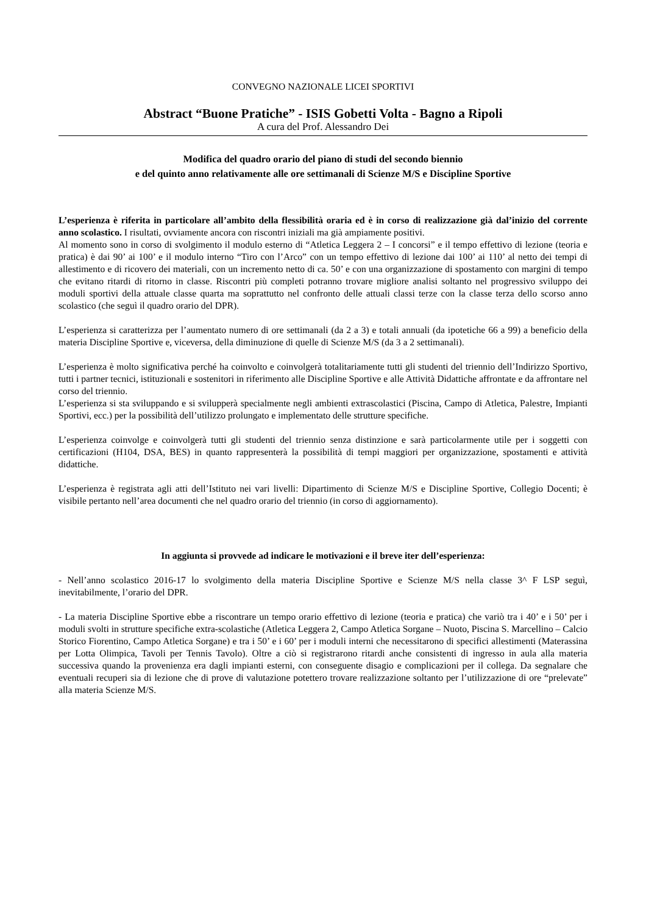CONVEGNO NAZIONALE LICEI SPORTIVI
Abstract “Buone Pratiche” - ISIS Gobetti Volta - Bagno a Ripoli
A cura del Prof. Alessandro Dei
Modifica del quadro orario del piano di studi del secondo biennio
e del quinto anno relativamente alle ore settimanali di Scienze M/S e Discipline Sportive
L’esperienza è riferita in particolare all’ambito della flessibilità oraria ed è in corso di realizzazione già dal’inizio del corrente anno scolastico. I risultati, ovviamente ancora con riscontri iniziali ma già ampiamente positivi.
Al momento sono in corso di svolgimento il modulo esterno di “Atletica Leggera 2 – I concorsi” e il tempo effettivo di lezione (teoria e pratica) è dai 90’ ai 100’ e il modulo interno “Tiro con l’Arco” con un tempo effettivo di lezione dai 100’ ai 110’ al netto dei tempi di allestimento e di ricovero dei materiali, con un incremento netto di ca. 50’ e con una organizzazione di spostamento con margini di tempo che evitano ritardi di ritorno in classe. Riscontri più completi potranno trovare migliore analisi soltanto nel progressivo sviluppo dei moduli sportivi della attuale classe quarta ma soprattutto nel confronto delle attuali classi terze con la classe terza dello scorso anno scolastico (che seguì il quadro orario del DPR).
L’esperienza si caratterizza per l’aumentato numero di ore settimanali (da 2 a 3) e totali annuali (da ipotetiche 66 a 99) a beneficio della materia Discipline Sportive e, viceversa, della diminuzione di quelle di Scienze M/S (da 3 a 2 settimanali).
L’esperienza è molto significativa perché ha coinvolto e coinvolgerà totalitariamente tutti gli studenti del triennio dell’Indirizzo Sportivo, tutti i partner tecnici, istituzionali e sostenitori in riferimento alle Discipline Sportive e alle Attività Didattiche affrontate e da affrontare nel corso del triennio.
L’esperienza si sta sviluppando e si svilupperà specialmente negli ambienti extrascolastici (Piscina, Campo di Atletica, Palestre, Impianti Sportivi, ecc.) per la possibilità dell’utilizzo prolungato e implementato delle strutture specifiche.
L’esperienza coinvolge e coinvolgerà tutti gli studenti del triennio senza distinzione e sarà particolarmente utile per i soggetti con certificazioni (H104, DSA, BES) in quanto rappresenterà la possibilità di tempi maggiori per organizzazione, spostamenti e attività didattiche.
L’esperienza è registrata agli atti dell’Istituto nei vari livelli: Dipartimento di Scienze M/S e Discipline Sportive, Collegio Docenti; è visibile pertanto nell’area documenti che nel quadro orario del triennio (in corso di aggiornamento).
In aggiunta si provvede ad indicare le motivazioni e il breve iter dell’esperienza:
- Nell’anno scolastico 2016-17 lo svolgimento della materia Discipline Sportive e Scienze M/S nella classe 3^ F LSP seguì, inevitabilmente, l’orario del DPR.
- La materia Discipline Sportive ebbe a riscontrare un tempo orario effettivo di lezione (teoria e pratica) che variò tra i 40’ e i 50’ per i moduli svolti in strutture specifiche extra-scolastiche (Atletica Leggera 2, Campo Atletica Sorgane – Nuoto, Piscina S. Marcellino – Calcio Storico Fiorentino, Campo Atletica Sorgane) e tra i 50’ e i 60’ per i moduli interni che necessitarono di specifici allestimenti (Materassina per Lotta Olimpica, Tavoli per Tennis Tavolo). Oltre a ciò si registrarono ritardi anche consistenti di ingresso in aula alla materia successiva quando la provenienza era dagli impianti esterni, con conseguente disagio e complicazioni per il collega. Da segnalare che eventuali recuperi sia di lezione che di prove di valutazione potettero trovare realizzazione soltanto per l’utilizzazione di ore “prelevate” alla materia Scienze M/S.